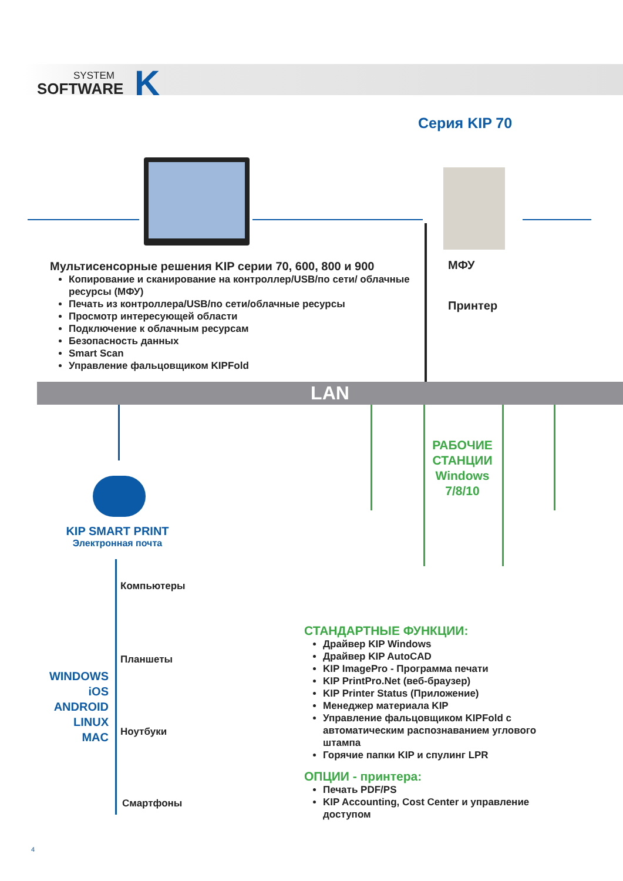SYSTEM
SOFTWARE
K
Серия KIP 70
МФУ
Принтер
Мультисенсорные решения KIP серии 70, 600, 800 и 900
Копирование и сканирование на контроллер/USB/по сети/ облачные ресурсы (МФУ)
Печать из контроллера/USB/по сети/облачные ресурсы
Просмотр интересующей области
Подключение к облачным ресурсам
Безопасность данных
Smart Scan
Управление фальцовщиком KIPFold
LAN
KIP SMART PRINT
Электронная почта
WINDOWS
iOS
ANDROID
LINUX
MAC
Компьютеры
Планшеты
Ноутбуки
Смартфоны
РАБОЧИЕ СТАНЦИИ Windows 7/8/10
СТАНДАРТНЫЕ ФУНКЦИИ:
Драйвер KIP Windows
Драйвер KIP AutoCAD
KIP ImagePro - Программа печати
KIP PrintPro.Net (веб-браузер)
KIP Printer Status (Приложение)
Менеджер материала KIP
Управление фальцовщиком KIPFold с автоматическим распознаванием углового штампа
Горячие папки KIP и спулинг LPR
ОПЦИИ - принтера:
Печать PDF/PS
KIP Accounting, Cost Center и управление доступом
4